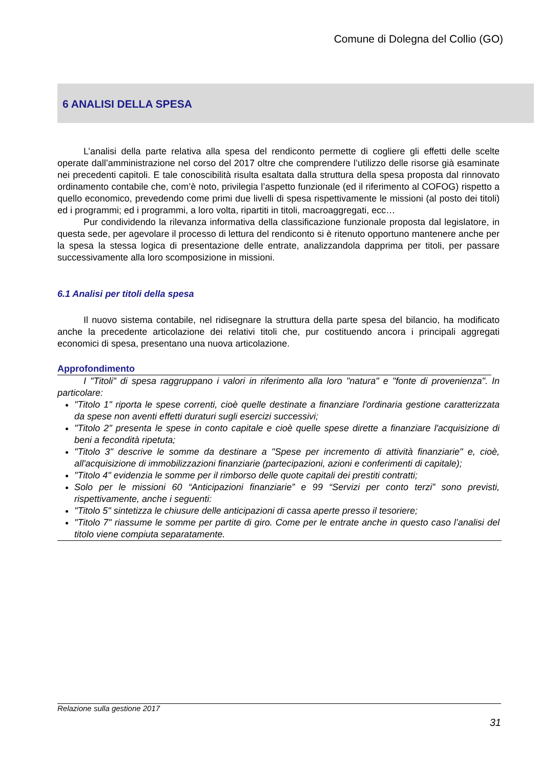Comune di Dolegna del Collio (GO)
6 ANALISI DELLA SPESA
L’analisi della parte relativa alla spesa del rendiconto permette di cogliere gli effetti delle scelte operate dall’amministrazione nel corso del 2017 oltre che comprendere l’utilizzo delle risorse già esaminate nei precedenti capitoli. E tale conoscibilità risulta esaltata dalla struttura della spesa proposta dal rinnovato ordinamento contabile che, com’è noto, privilegia l’aspetto funzionale (ed il riferimento al COFOG) rispetto a quello economico, prevedendo come primi due livelli di spesa rispettivamente le missioni (al posto dei titoli) ed i programmi; ed i programmi, a loro volta, ripartiti in titoli, macroaggregati, ecc…
Pur condividendo la rilevanza informativa della classificazione funzionale proposta dal legislatore, in questa sede, per agevolare il processo di lettura del rendiconto si è ritenuto opportuno mantenere anche per la spesa la stessa logica di presentazione delle entrate, analizzandola dapprima per titoli, per passare successivamente alla loro scomposizione in missioni.
6.1 Analisi per titoli della spesa
Il nuovo sistema contabile, nel ridisegnare la struttura della parte spesa del bilancio, ha modificato anche la precedente articolazione dei relativi titoli che, pur costituendo ancora i principali aggregati economici di spesa, presentano una nuova articolazione.
Approfondimento
I "Titoli" di spesa raggruppano i valori in riferimento alla loro "natura" e "fonte di provenienza". In particolare:
"Titolo 1" riporta le spese correnti, cioè quelle destinate a finanziare l'ordinaria gestione caratterizzata da spese non aventi effetti duraturi sugli esercizi successivi;
"Titolo 2" presenta le spese in conto capitale e cioè quelle spese dirette a finanziare l'acquisizione di beni a fecondità ripetuta;
"Titolo 3" descrive le somme da destinare a "Spese per incremento di attività finanziarie" e, cioè, all'acquisizione di immobilizzazioni finanziarie (partecipazioni, azioni e conferimenti di capitale);
"Titolo 4" evidenzia le somme per il rimborso delle quote capitali dei prestiti contratti;
Solo per le missioni 60 “Anticipazioni finanziarie” e 99 “Servizi per conto terzi” sono previsti, rispettivamente, anche i seguenti:
"Titolo 5" sintetizza le chiusure delle anticipazioni di cassa aperte presso il tesoriere;
"Titolo 7" riassume le somme per partite di giro. Come per le entrate anche in questo caso l’analisi del titolo viene compiuta separatamente.
Relazione sulla gestione 2017
31